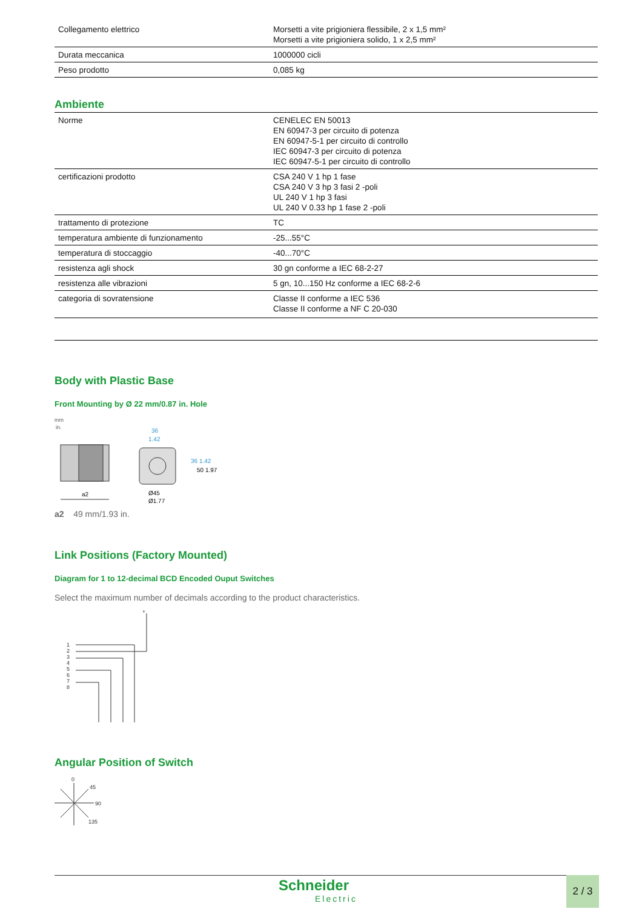| Collegamento elettrico | Morsetti a vite prigioniera flessibile, 2 x 1,5 mm² Morsetti a vite prigioniera solido, 1 x 2,5 mm² |
| Durata meccanica | 1000000 cicli |
| Peso prodotto | 0,085 kg |
Ambiente
| Norme | CENELEC EN 50013 EN 60947-3 per circuito di potenza EN 60947-5-1 per circuito di controllo IEC 60947-3 per circuito di potenza IEC 60947-5-1 per circuito di controllo |
| certificazioni prodotto | CSA 240 V 1 hp 1 fase CSA 240 V 3 hp 3 fasi 2 -poli UL 240 V 1 hp 3 fasi UL 240 V 0.33 hp 1 fase 2 -poli |
| trattamento di protezione | TC |
| temperatura ambiente di funzionamento | -25...55°C |
| temperatura di stoccaggio | -40...70°C |
| resistenza agli shock | 30 gn conforme a IEC 68-2-27 |
| resistenza alle vibrazioni | 5 gn, 10...150 Hz conforme a IEC 68-2-6 |
| categoria di sovratensione | Classe II conforme a IEC 536 Classe II conforme a NF C 20-030 |
Body with Plastic Base
Front Mounting by Ø 22 mm/0.87 in. Hole
mm
in.
a2
36
1.42
Ø45
Ø1.77
36 1.42
50 1.97
a2 49 mm/1.93 in.
Link Positions (Factory Mounted)
Diagram for 1 to 12-decimal BCD Encoded Ouput Switches
Select the maximum number of decimals according to the product characteristics.
+
1
2
3
4
5
6
7
8
Angular Position of Switch
0
45
90
135
Schneider
Electric
2 / 3